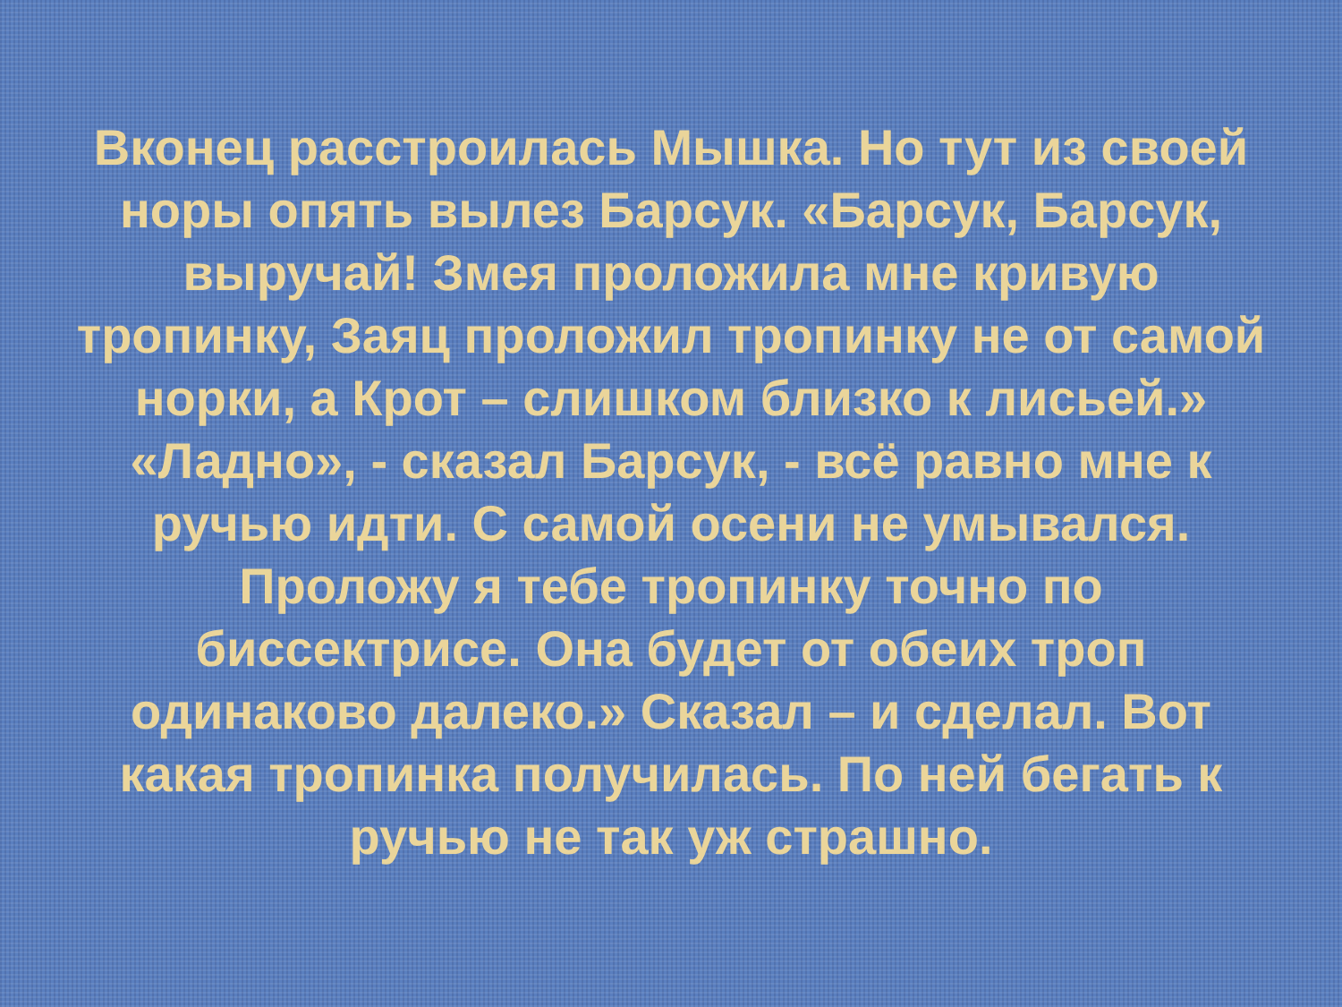Вконец расстроилась Мышка. Но тут из своей норы опять вылез Барсук. «Барсук, Барсук, выручай! Змея проложила мне кривую тропинку, Заяц проложил тропинку не от самой норки, а Крот – слишком близко к лисьей.» «Ладно», - сказал Барсук, - всё равно мне к ручью идти. С самой осени не умывался. Проложу я тебе тропинку точно по биссектрисе. Она будет от обеих троп одинаково далеко.» Сказал – и сделал. Вот какая тропинка получилась. По ней бегать к ручью не так уж страшно.